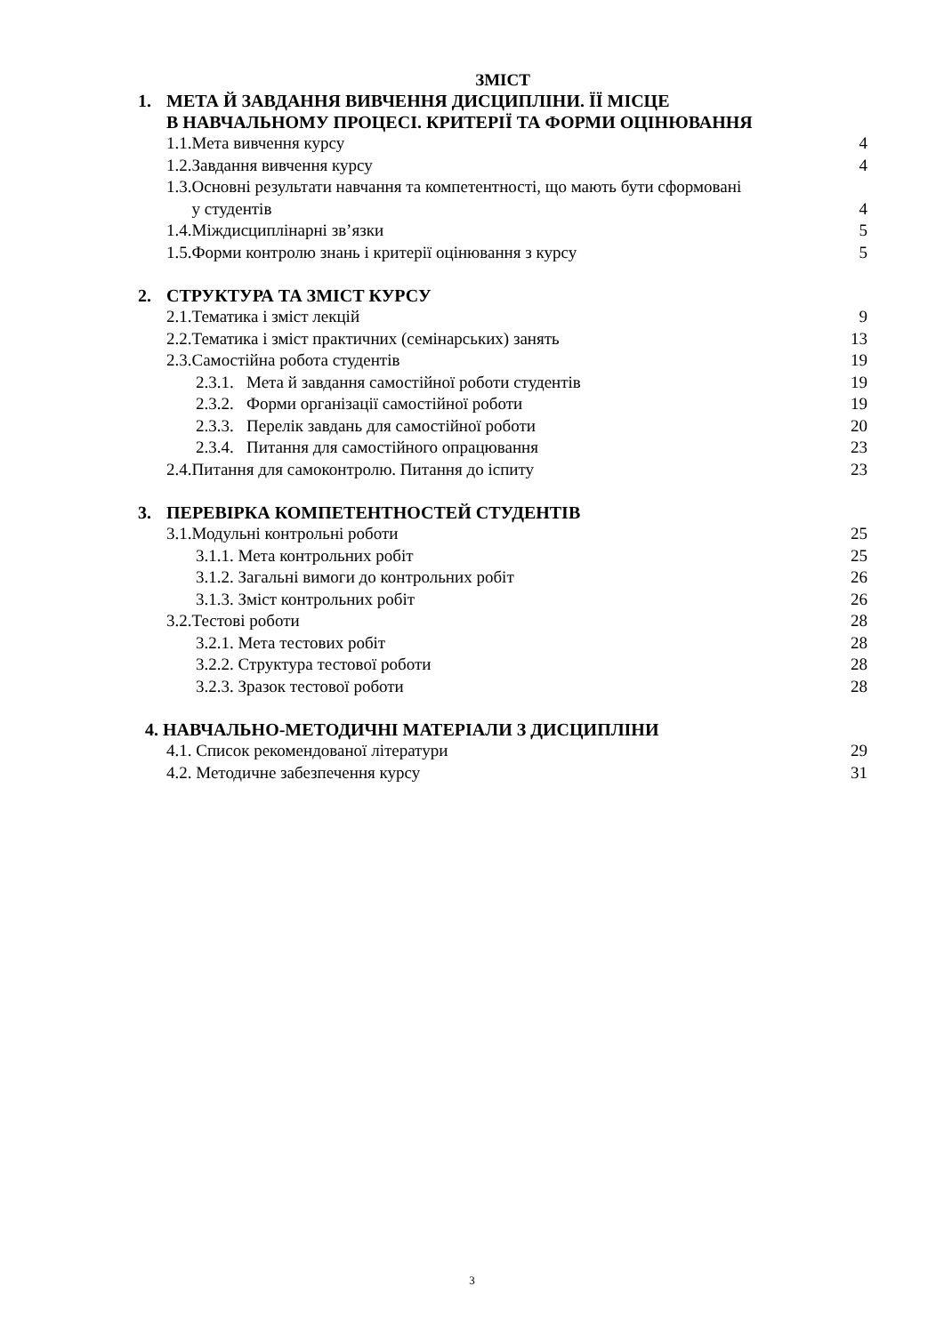ЗМІСТ
1. МЕТА Й ЗАВДАННЯ ВИВЧЕННЯ ДИСЦИПЛІНИ. ЇЇ МІСЦЕ
В НАВЧАЛЬНОМУ ПРОЦЕСІ. КРИТЕРІЇ ТА ФОРМИ ОЦІНЮВАННЯ
1.1.Мета вивчення курсу 4
1.2.Завдання вивчення курсу 4
1.3.Основні результати навчання та компетентності, що мають бути сформовані
у студентів 4
1.4.Міждисциплінарні зв’язки 5
1.5.Форми контролю знань і критерії оцінювання з курсу 5
2. СТРУКТУРА ТА ЗМІСТ КУРСУ
2.1.Тематика і зміст лекцій 9
2.2.Тематика і зміст практичних (семінарських) занять 13
2.3.Самостійна робота студентів 19
2.3.1. Мета й завдання самостійної роботи студентів 19
2.3.2. Форми організації самостійної роботи 19
2.3.3. Перелік завдань для самостійної роботи 20
2.3.4. Питання для самостійного опрацювання 23
2.4.Питання для самоконтролю. Питання до іспиту 23
3. ПЕРЕВІРКА КОМПЕТЕНТНОСТЕЙ СТУДЕНТІВ
3.1.Модульні контрольні роботи 25
3.1.1. Мета контрольних робіт 25
3.1.2. Загальні вимоги до контрольних робіт 26
3.1.3. Зміст контрольних робіт 26
3.2.Тестові роботи 28
3.2.1. Мета тестових робіт 28
3.2.2. Структура тестової роботи 28
3.2.3. Зразок тестової роботи 28
4. НАВЧАЛЬНО-МЕТОДИЧНІ МАТЕРІАЛИ З ДИСЦИПЛІНИ
4.1. Список рекомендованої літератури 29
4.2. Методичне забезпечення курсу 31
3